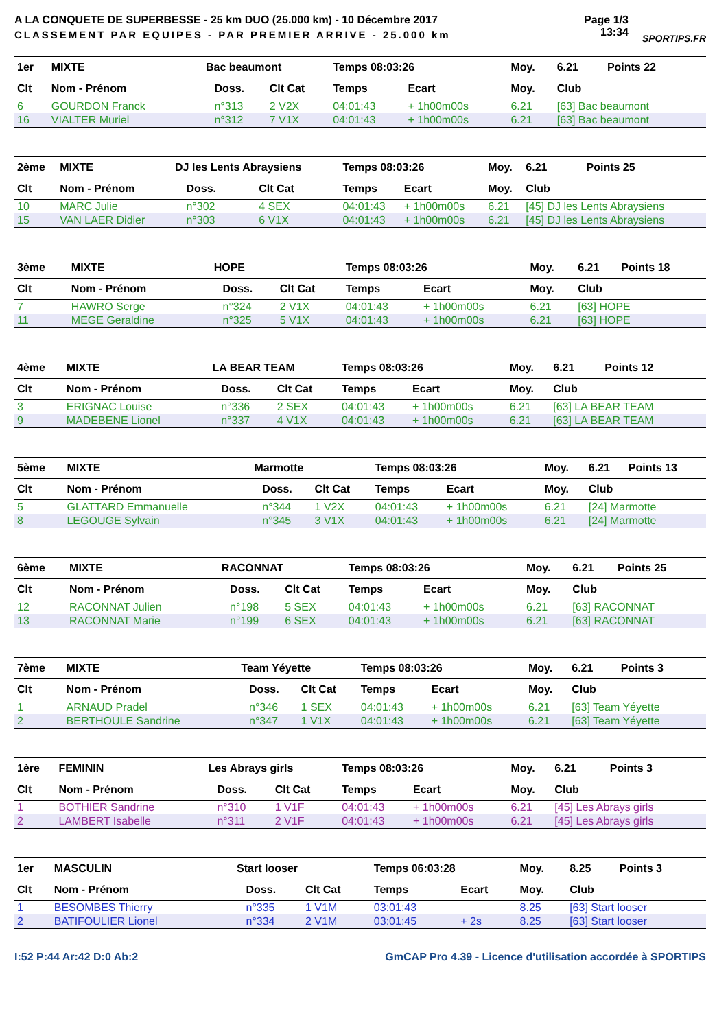A LA CONQUETE DE SUPERBESSE - 25 km DUO (25.000 km) - 10 Décembre 2017
CLASSEMENT PAR EQUIPES - PAR PREMIER ARRIVE - 25.000 km
Page 1/3
13:34
SPORTIPS.FR
| 1er | MIXTE | Bac beaumont | | | Temps 08:03:26 | | Moy. | 6.21 | Points 22 |
| Clt | Nom - Prénom | | Doss. | Clt Cat | Temps | Ecart | Moy. | Club | |
| 6 | GOURDON Franck | | n°313 | 2 V2X | 04:01:43 | + 1h00m00s | 6.21 | [63] Bac beaumont | |
| 16 | VIALTER Muriel | | n°312 | 7 V1X | 04:01:43 | + 1h00m00s | 6.21 | [63] Bac beaumont | |
| 2ème | MIXTE | DJ les Lents Abraysiens | | | Temps 08:03:26 | | Moy. | 6.21 | Points 25 |
| Clt | Nom - Prénom | | Doss. | Clt Cat | Temps | Ecart | Moy. | Club | |
| 10 | MARC Julie | | n°302 | 4 SEX | 04:01:43 | + 1h00m00s | 6.21 | [45] DJ les Lents Abraysiens | |
| 15 | VAN LAER Didier | | n°303 | 6 V1X | 04:01:43 | + 1h00m00s | 6.21 | [45] DJ les Lents Abraysiens | |
| 3ème | MIXTE | HOPE | | | Temps 08:03:26 | | Moy. | 6.21 | Points 18 |
| Clt | Nom - Prénom | | Doss. | Clt Cat | Temps | Ecart | Moy. | Club | |
| 7 | HAWRO Serge | | n°324 | 2 V1X | 04:01:43 | + 1h00m00s | 6.21 | [63] HOPE | |
| 11 | MEGE Geraldine | | n°325 | 5 V1X | 04:01:43 | + 1h00m00s | 6.21 | [63] HOPE | |
| 4ème | MIXTE | LA BEAR TEAM | | | Temps 08:03:26 | | Moy. | 6.21 | Points 12 |
| Clt | Nom - Prénom | | Doss. | Clt Cat | Temps | Ecart | Moy. | Club | |
| 3 | ERIGNAC Louise | | n°336 | 2 SEX | 04:01:43 | + 1h00m00s | 6.21 | [63] LA BEAR TEAM | |
| 9 | MADEBENE Lionel | | n°337 | 4 V1X | 04:01:43 | + 1h00m00s | 6.21 | [63] LA BEAR TEAM | |
| 5ème | MIXTE | Marmotte | | | Temps 08:03:26 | | Moy. | 6.21 | Points 13 |
| Clt | Nom - Prénom | | Doss. | Clt Cat | Temps | Ecart | Moy. | Club | |
| 5 | GLATTARD Emmanuelle | | n°344 | 1 V2X | 04:01:43 | + 1h00m00s | 6.21 | [24] Marmotte | |
| 8 | LEGOUGE Sylvain | | n°345 | 3 V1X | 04:01:43 | + 1h00m00s | 6.21 | [24] Marmotte | |
| 6ème | MIXTE | RACONNAT | | | Temps 08:03:26 | | Moy. | 6.21 | Points 25 |
| Clt | Nom - Prénom | | Doss. | Clt Cat | Temps | Ecart | Moy. | Club | |
| 12 | RACONNAT Julien | | n°198 | 5 SEX | 04:01:43 | + 1h00m00s | 6.21 | [63] RACONNAT | |
| 13 | RACONNAT Marie | | n°199 | 6 SEX | 04:01:43 | + 1h00m00s | 6.21 | [63] RACONNAT | |
| 7ème | MIXTE | Team Yéyette | | | Temps 08:03:26 | | Moy. | 6.21 | Points 3 |
| Clt | Nom - Prénom | | Doss. | Clt Cat | Temps | Ecart | Moy. | Club | |
| 1 | ARNAUD Pradel | | n°346 | 1 SEX | 04:01:43 | + 1h00m00s | 6.21 | [63] Team Yéyette | |
| 2 | BERTHOULE Sandrine | | n°347 | 1 V1X | 04:01:43 | + 1h00m00s | 6.21 | [63] Team Yéyette | |
| 1ère | FEMININ | Les Abrays girls | | | Temps 08:03:26 | | Moy. | 6.21 | Points 3 |
| Clt | Nom - Prénom | | Doss. | Clt Cat | Temps | Ecart | Moy. | Club | |
| 1 | BOTHIER Sandrine | | n°310 | 1 V1F | 04:01:43 | + 1h00m00s | 6.21 | [45] Les Abrays girls | |
| 2 | LAMBERT Isabelle | | n°311 | 2 V1F | 04:01:43 | + 1h00m00s | 6.21 | [45] Les Abrays girls | |
| 1er | MASCULIN | Start looser | | | Temps 06:03:28 | | Moy. | 8.25 | Points 3 |
| Clt | Nom - Prénom | | Doss. | Clt Cat | Temps | Ecart | Moy. | Club | |
| 1 | BESOMBES Thierry | | n°335 | 1 V1M | 03:01:43 | | 8.25 | [63] Start looser | |
| 2 | BATIFOULIER Lionel | | n°334 | 2 V1M | 03:01:45 | + 2s | 8.25 | [63] Start looser | |
I:52 P:44 Ar:42 D:0 Ab:2 GmCAP Pro 4.39 - Licence d'utilisation accordée à SPORTIPS